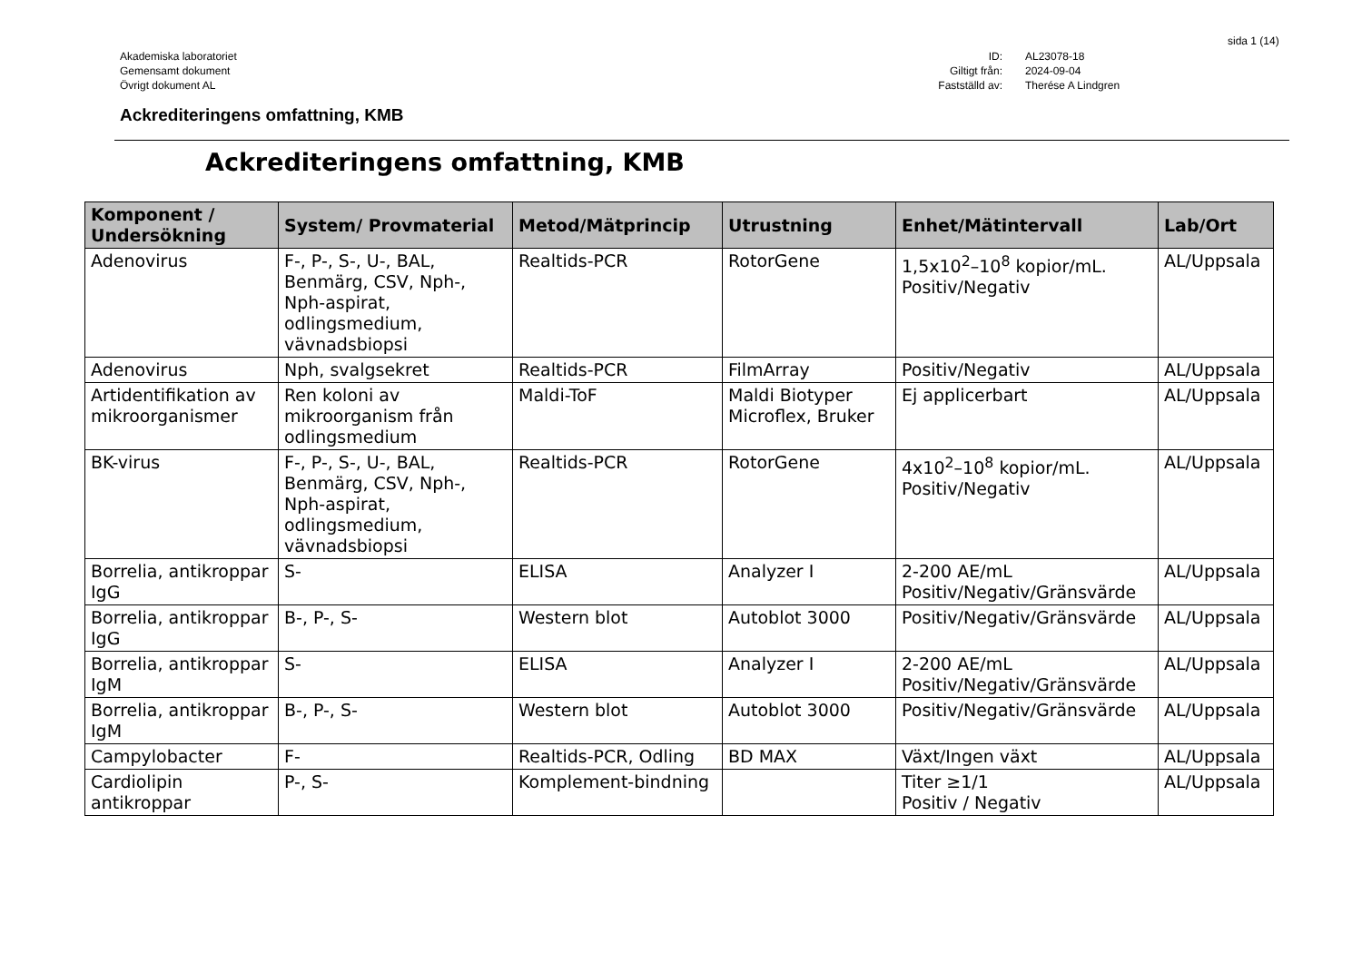sida 1 (14)
Akademiska laboratoriet
Gemensamt dokument
Övrigt dokument AL
ID: AL23078-18 Giltigt från: 2024-09-04 Fastställd av: Therése A Lindgren
Ackrediteringens omfattning, KMB
Ackrediteringens omfattning, KMB
| Komponent / Undersökning | System/ Provmaterial | Metod/Mätprincip | Utrustning | Enhet/Mätintervall | Lab/Ort |
| --- | --- | --- | --- | --- | --- |
| Adenovirus | F-, P-, S-, U-, BAL, Benmärg, CSV, Nph-, Nph-aspirat, odlingsmedium, vävnadsbiopsi | Realtids-PCR | RotorGene | 1,5x10<sup>2</sup>–10<sup>8</sup> kopior/mL. Positiv/Negativ | AL/Uppsala |
| Adenovirus | Nph, svalgsekret | Realtids-PCR | FilmArray | Positiv/Negativ | AL/Uppsala |
| Artidentifikation av mikroorganismer | Ren koloni av mikroorganism från odlingsmedium | Maldi-ToF | Maldi Biotyper Microflex, Bruker | Ej applicerbart | AL/Uppsala |
| BK-virus | F-, P-, S-, U-, BAL, Benmärg, CSV, Nph-, Nph-aspirat, odlingsmedium, vävnadsbiopsi | Realtids-PCR | RotorGene | 4x10<sup>2</sup>–10<sup>8</sup> kopior/mL. Positiv/Negativ | AL/Uppsala |
| Borrelia, antikroppar IgG | S- | ELISA | Analyzer I | 2-200 AE/mL Positiv/Negativ/Gränsvärde | AL/Uppsala |
| Borrelia, antikroppar IgG | B-, P-, S- | Western blot | Autoblot 3000 | Positiv/Negativ/Gränsvärde | AL/Uppsala |
| Borrelia, antikroppar IgM | S- | ELISA | Analyzer I | 2-200 AE/mL Positiv/Negativ/Gränsvärde | AL/Uppsala |
| Borrelia, antikroppar IgM | B-, P-, S- | Western blot | Autoblot 3000 | Positiv/Negativ/Gränsvärde | AL/Uppsala |
| Campylobacter | F- | Realtids-PCR, Odling | BD MAX | Växt/Ingen växt | AL/Uppsala |
| Cardiolipin antikroppar | P-, S- | Komplement-bindning | | Titer ≥1/1 Positiv / Negativ | AL/Uppsala |